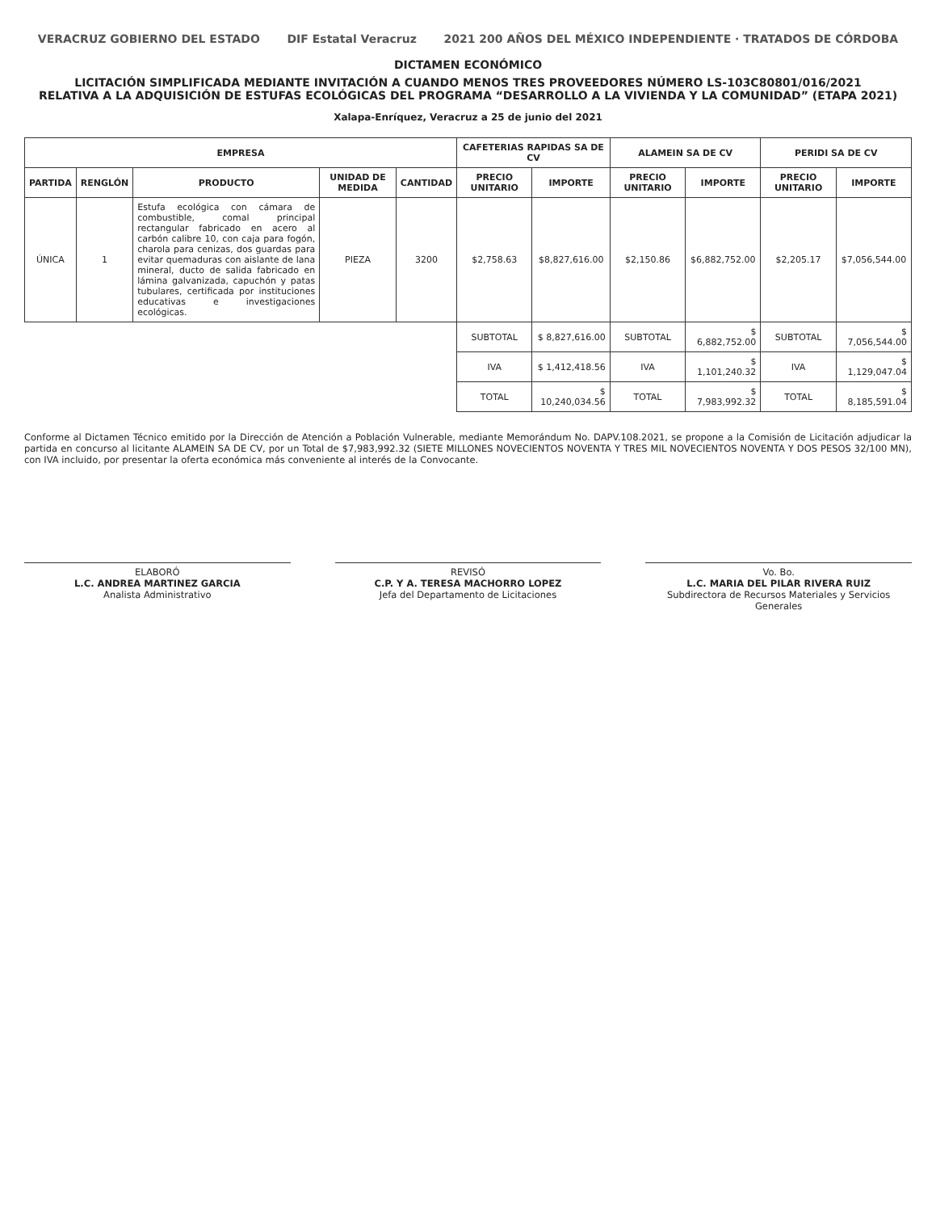VERACRUZ GOBIERNO DEL ESTADO DIF Estatal Veracruz 2021 200 AÑOS DEL MÉXICO INDEPENDIENTE · TRATADOS DE CÓRDOBA
DICTAMEN ECONÓMICO
LICITACIÓN SIMPLIFICADA MEDIANTE INVITACIÓN A CUANDO MENOS TRES PROVEEDORES NÚMERO LS-103C80801/016/2021
RELATIVA A LA ADQUISICIÓN DE ESTUFAS ECOLÓGICAS DEL PROGRAMA “DESARROLLO A LA VIVIENDA Y LA COMUNIDAD” (ETAPA 2021)
Xalapa-Enríquez, Veracruz a 25 de junio del 2021
| EMPRESA | | | | | CAFETERIAS RAPIDAS SA DE CV | | ALAMEIN SA DE CV | | PERIDI SA DE CV | |
| --- | --- | --- | --- | --- | --- | --- | --- | --- | --- | --- |
| PARTIDA | RENGLÓN | PRODUCTO | UNIDAD DE MEDIDA | CANTIDAD | PRECIO UNITARIO | IMPORTE | PRECIO UNITARIO | IMPORTE | PRECIO UNITARIO | IMPORTE |
| ÚNICA | 1 | Estufa ecológica con cámara de combustible, comal principal rectangular fabricado en acero al carbón calibre 10, con caja para fogón, charola para cenizas, dos guardas para evitar quemaduras con aislante de lana mineral, ducto de salida fabricado en lámina galvanizada, capuchón y patas tubulares, certificada por instituciones educativas e investigaciones ecológicas. | PIEZA | 3200 | $2,758.63 | $8,827,616.00 | $2,150.86 | $6,882,752.00 | $2,205.17 | $7,056,544.00 |
| | | | | | SUBTOTAL | $ 8,827,616.00 | SUBTOTAL | $ 6,882,752.00 | SUBTOTAL | $ 7,056,544.00 |
| | | | | | IVA | $ 1,412,418.56 | IVA | $ 1,101,240.32 | IVA | $ 1,129,047.04 |
| | | | | | TOTAL | $ 10,240,034.56 | TOTAL | $ 7,983,992.32 | TOTAL | $ 8,185,591.04 |
Conforme al Dictamen Técnico emitido por la Dirección de Atención a Población Vulnerable, mediante Memorándum No. DAPV.108.2021, se propone a la Comisión de Licitación adjudicar la partida en concurso al licitante ALAMEIN SA DE CV, por un Total de $7,983,992.32 (SIETE MILLONES NOVECIENTOS NOVENTA Y TRES MIL NOVECIENTOS NOVENTA Y DOS PESOS 32/100 MN), con IVA incluido, por presentar la oferta económica más conveniente al interés de la Convocante.
ELABORÓ
L.C. ANDREA MARTINEZ GARCIA
Analista Administrativo
REVISÓ
C.P. Y A. TERESA MACHORRO LOPEZ
Jefa del Departamento de Licitaciones
Vo. Bo.
L.C. MARIA DEL PILAR RIVERA RUIZ
Subdirectora de Recursos Materiales y Servicios Generales